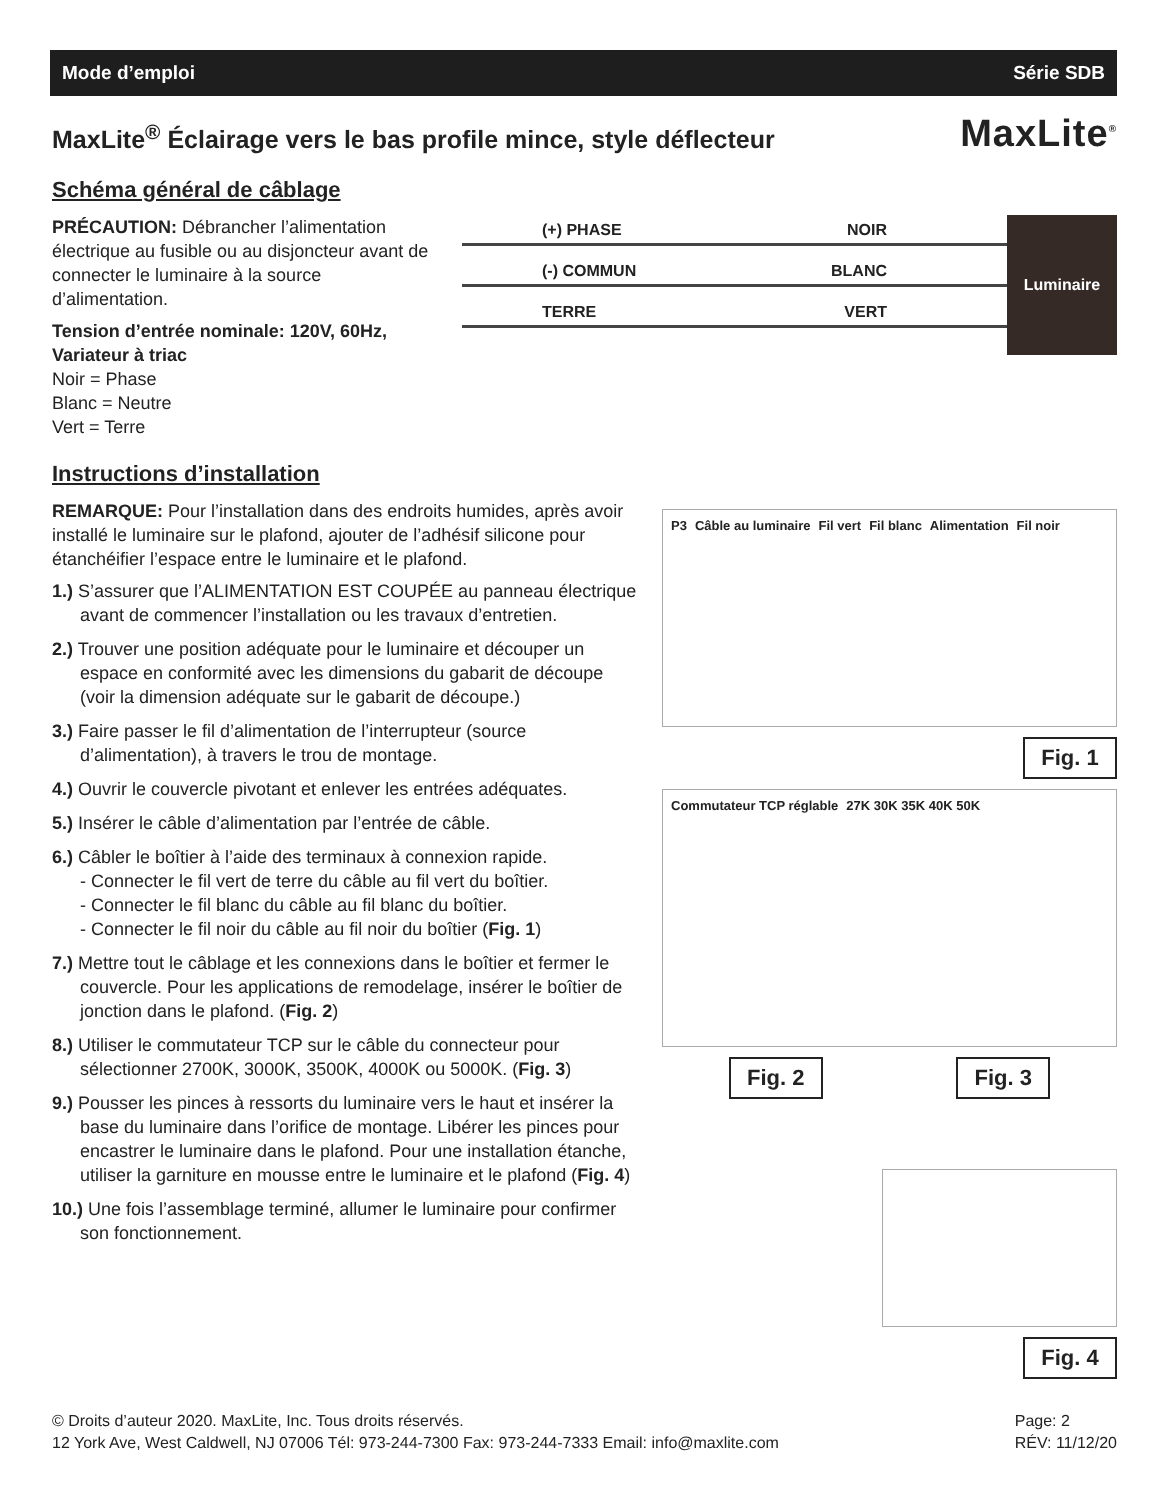Mode d’emploi Série SDB
MaxLite<sup>®</sup> Éclairage vers le bas profile mince, style déflecteur MaxLite<sup>®</sup>
Schéma général de câblage
PRÉCAUTION: Débrancher l’alimentation électrique au fusible ou au disjoncteur avant de connecter le luminaire à la source d’alimentation.
Tension d’entrée nominale: 120V, 60Hz, Variateur à triac
Noir = Phase
Blanc = Neutre
Vert = Terre
(+) PHASE NOIR
(-) COMMUN BLANC
TERRE VERT
Luminaire
Instructions d’installation
REMARQUE: Pour l’installation dans des endroits humides, après avoir installé le luminaire sur le plafond, ajouter de l’adhésif silicone pour étanchéifier l’espace entre le luminaire et le plafond.
1.) S’assurer que l’ALIMENTATION EST COUPÉE au panneau électrique avant de commencer l’installation ou les travaux d’entretien.
2.) Trouver une position adéquate pour le luminaire et découper un espace en conformité avec les dimensions du gabarit de découpe (voir la dimension adéquate sur le gabarit de découpe.)
3.) Faire passer le fil d’alimentation de l’interrupteur (source d’alimentation), à travers le trou de montage.
4.) Ouvrir le couvercle pivotant et enlever les entrées adéquates.
5.) Insérer le câble d’alimentation par l’entrée de câble.
6.) Câbler le boîtier à l’aide des terminaux à connexion rapide.
- Connecter le fil vert de terre du câble au fil vert du boîtier.
- Connecter le fil blanc du câble au fil blanc du boîtier.
- Connecter le fil noir du câble au fil noir du boîtier (Fig. 1)
7.) Mettre tout le câblage et les connexions dans le boîtier et fermer le couvercle. Pour les applications de remodelage, insérer le boîtier de jonction dans le plafond. (Fig. 2)
8.) Utiliser le commutateur TCP sur le câble du connecteur pour sélectionner 2700K, 3000K, 3500K, 4000K ou 5000K. (Fig. 3)
9.) Pousser les pinces à ressorts du luminaire vers le haut et insérer la base du luminaire dans l’orifice de montage. Libérer les pinces pour encastrer le luminaire dans le plafond. Pour une installation étanche, utiliser la garniture en mousse entre le luminaire et le plafond (Fig. 4)
10.) Une fois l’assemblage terminé, allumer le luminaire pour confirmer son fonctionnement.
P3 Câble au luminaire Fil vert Fil blanc Alimentation Fil noir
Fig. 1
Commutateur TCP réglable 27K 30K 35K 40K 50K
Fig. 2 Fig. 3
Fig. 4
© Droits d’auteur 2020. MaxLite, Inc. Tous droits réservés.
12 York Ave, West Caldwell, NJ 07006 Tél: 973-244-7300 Fax: 973-244-7333 Email: info@maxlite.com
Page: 2
RÉV: 11/12/20